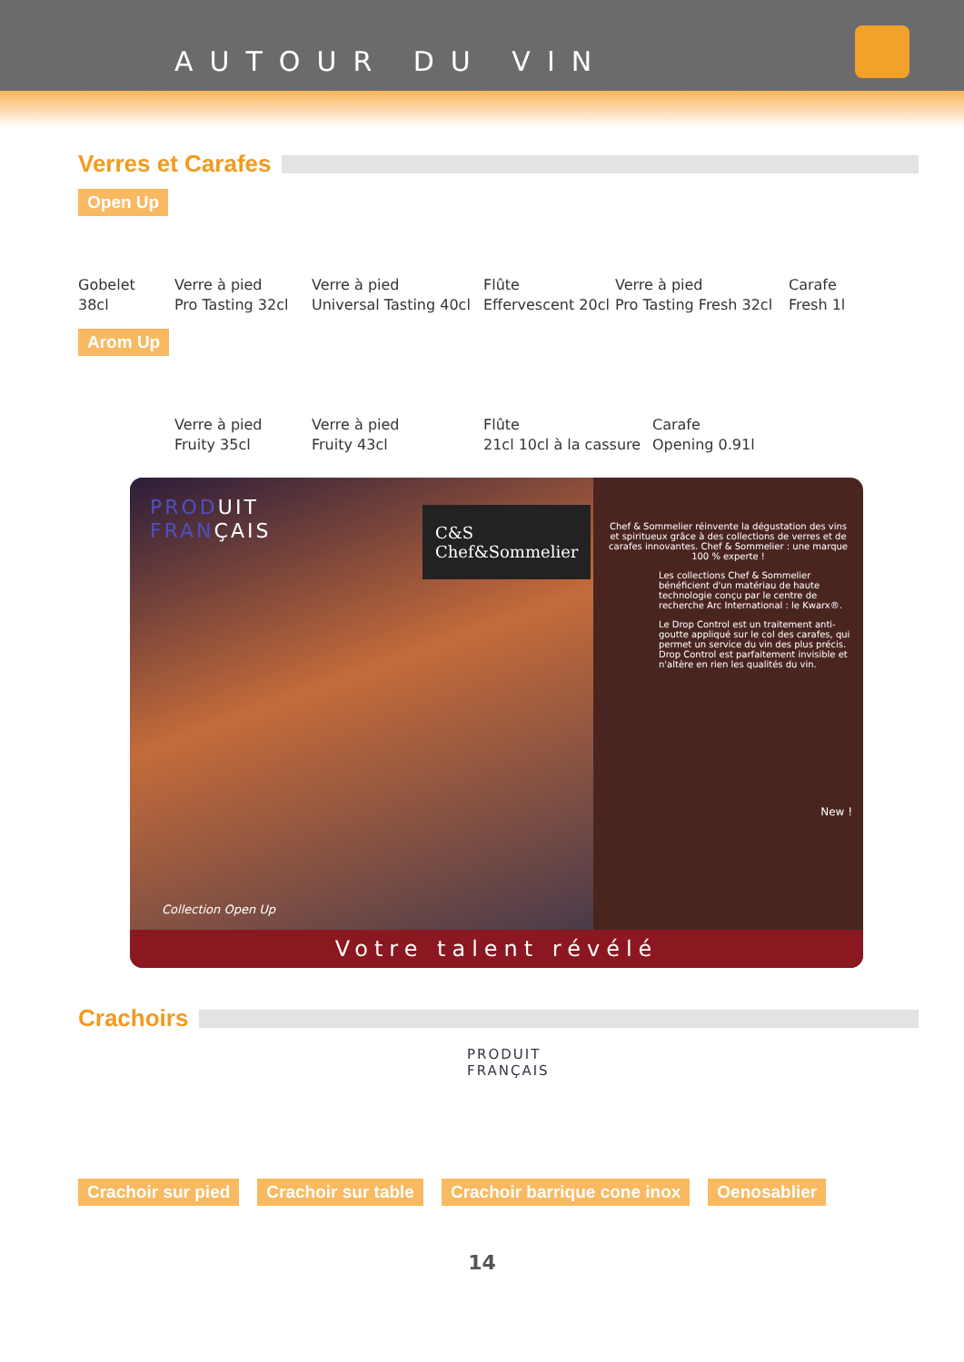AUTOUR DU VIN
Verres et Carafes
Open Up
Gobelet
38cl
Verre à pied
Pro Tasting 32cl
Verre à pied
Universal Tasting 40cl
Flûte
Effervescent 20cl
Verre à pied
Pro Tasting Fresh 32cl
Carafe
Fresh 1l
Arom Up
Verre à pied
Fruity 35cl
Verre à pied
Fruity 43cl
Flûte
21cl 10cl à la cassure
Carafe
Opening 0.91l
PRODUIT
FRANÇAIS
C&S
Chef&Sommelier
Collection Open Up
Chef & Sommelier réinvente la dégustation des vins et spiritueux grâce à des collections de verres et de carafes innovantes. Chef & Sommelier : une marque 100 % experte !
Les collections Chef & Sommelier bénéficient d'un matériau de haute technologie conçu par le centre de recherche Arc International : le Kwarx®.
Le Drop Control est un traitement anti-goutte appliqué sur le col des carafes, qui permet un service du vin des plus précis. Drop Control est parfaitement invisible et n'altère en rien les qualités du vin.
New !
Votre talent révélé
Crachoirs
PRODUIT
FRANÇAIS
Crachoir sur pied Crachoir sur table Crachoir barrique cone inox Oenosablier
14